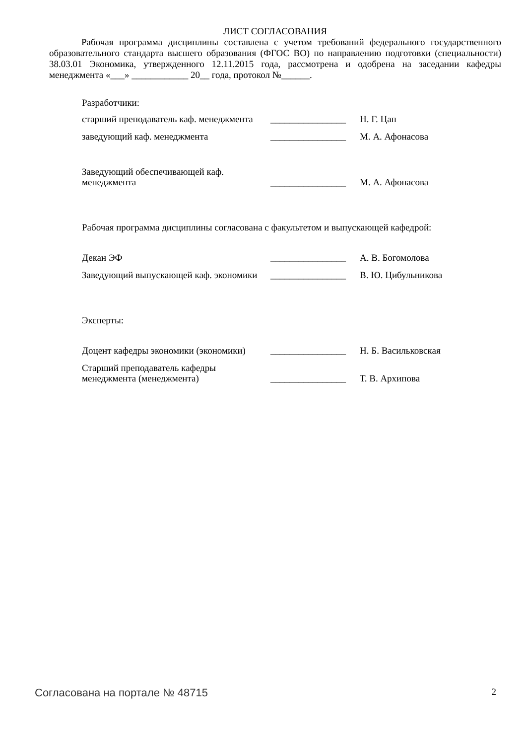ЛИСТ СОГЛАСОВАНИЯ
Рабочая программа дисциплины составлена с учетом требований федерального государственного образовательного стандарта высшего образования (ФГОС ВО) по направлению подготовки (специальности) 38.03.01 Экономика, утвержденного 12.11.2015 года, рассмотрена и одобрена на заседании кафедры менеджмента «___» ____________ 20__ года, протокол №______.
| Разработчики: | | |
| старший преподаватель каф. менеджмента | ________________ | Н. Г. Цап |
| заведующий каф. менеджмента | ________________ | М. А. Афонасова |
| Заведующий обеспечивающей каф. менеджмента | ________________ | М. А. Афонасова |
| Рабочая программа дисциплины согласована с факультетом и выпускающей кафедрой: | | |
| Декан ЭФ | ________________ | А. В. Богомолова |
| Заведующий выпускающей каф. экономики | ________________ | В. Ю. Цибульникова |
| Эксперты: | | |
| Доцент кафедры экономики (экономики) | ________________ | Н. Б. Васильковская |
| Старший преподаватель кафедры менеджмента (менеджмента) | ________________ | Т. В. Архипова |
Согласована на портале № 48715 2